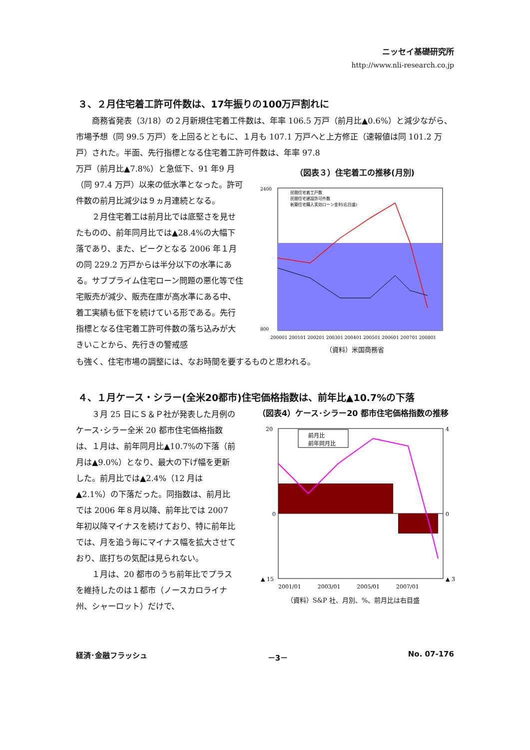ニッセイ基礎研究所
http://www.nli-research.co.jp
３、２月住宅着工許可件数は、17年振りの100万戸割れに
　　商務省発表（3/18）の２月新規住宅着工件数は、年率 106.5 万戸（前月比▲0.6%）と減少ながら、市場予想（同 99.5 万戸）を上回るとともに、１月も 107.1 万戸へと上方修正（速報値は同 101.2 万戸）された。半面、先行指標となる住宅着工許可件数は、年率 97.8
万戸（前月比▲7.8%）と急低下、91 年9 月（同 97.4 万戸）以来の低水準となった。許可件数の前月比減少は９ヵ月連続となる。
　　２月住宅着工は前月比では底堅さを見せたものの、前年同月比では▲28.4%の大幅下落であり、また、ピークとなる 2006 年１月の同 229.2 万戸からは半分以下の水準にある。サブプライム住宅ローン問題の悪化等で住宅販売が減少、販売在庫が高水準にある中、着工実績も低下を続けている形である。先行指標となる住宅着工許可件数の落ち込みが大きいことから、先行きの警戒感
（図表３）住宅着工の推移(月別)
2400
800
民間住宅着工戸数
民間住宅建設許可件数
新築住宅購入実効ローン金利(右目盛)
200001 200101 200201 200301 200401 200501 200601 200701 200801
（資料）米国商務省
も強く、住宅市場の調整には、なお時間を要するものと思われる。
４、１月ケース・シラー(全米20都市)住宅価格指数は、前年比▲10.7%の下落
　　３月 25 日にＳ＆Ｐ社が発表した月例のケース･シラー全米 20 都市住宅価格指数は、１月は、前年同月比▲10.7%の下落（前月は▲9.0%）となり、最大の下げ幅を更新した。前月比では▲2.4%（12 月は▲2.1%）の下落だった。同指数は、前月比では 2006 年８月以降、前年比では 2007 年初以降マイナスを続けており、特に前年比では、月を追う毎にマイナス幅を拡大させており、底打ちの気配は見られない。
　　１月は、20 都市のうち前年比でプラスを維持したのは１都市（ノースカロライナ州、シャーロット）だけで、
（図表4）ケース･シラー20 都市住宅価格指数の推移
前月比
前年同月比
20
0
▲ 15
4
0
▲ 3
2001/01　　　2003/01　　　2005/01　　　2007/01
（資料）S&P 社、月別、%、前月比は右目盛
経済･金融フラッシュ －3－ No. 07-176